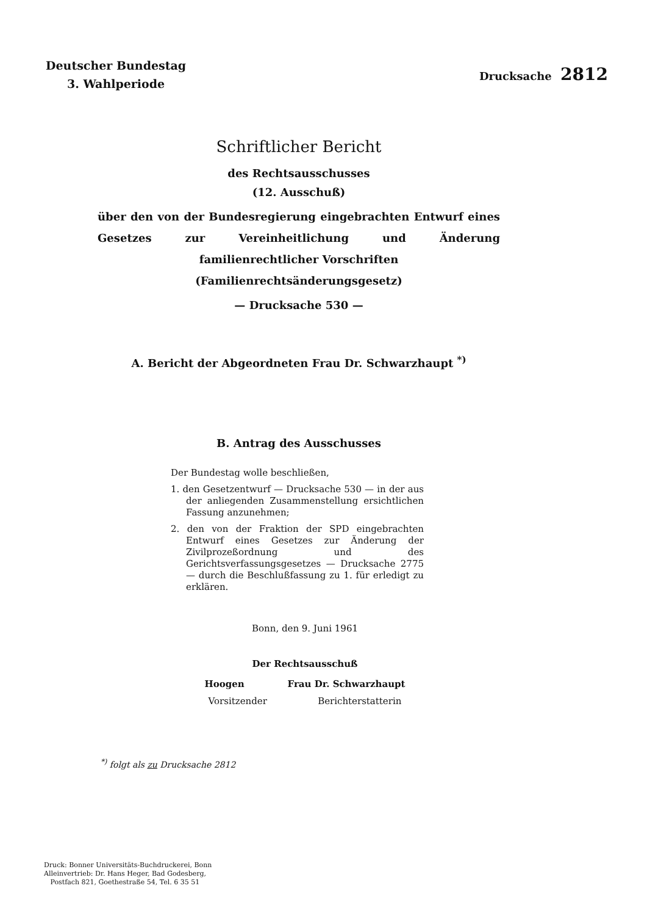Deutscher Bundestag
3. Wahlperiode
Drucksache 2812
Schriftlicher Bericht
des Rechtsausschusses
(12. Ausschuß)
über den von der Bundesregierung eingebrachten Entwurf eines Gesetzes zur Vereinheitlichung und Änderung familienrechtlicher Vorschriften
(Familienrechtsänderungsgesetz)
— Drucksache 530 —
A. Bericht der Abgeordneten Frau Dr. Schwarzhaupt <sup>*)</sup>
B. Antrag des Ausschusses
Der Bundestag wolle beschließen,
1. den Gesetzentwurf — Drucksache 530 — in der aus der anliegenden Zusammenstellung ersichtlichen Fassung anzunehmen;
2. den von der Fraktion der SPD eingebrachten Entwurf eines Gesetzes zur Änderung der Zivilprozeßordnung und des Gerichtsverfassungsgesetzes — Drucksache 2775 — durch die Beschlußfassung zu 1. für erledigt zu erklären.
Bonn, den 9. Juni 1961
Der Rechtsausschuß
Hoogen Frau Dr. Schwarzhaupt
Vorsitzender Berichterstatterin
<sup>*)</sup> folgt als zu Drucksache 2812
Druck: Bonner Universitäts-Buchdruckerei, Bonn
Alleinvertrieb: Dr. Hans Heger, Bad Godesberg,
Postfach 821, Goethestraße 54, Tel. 6 35 51